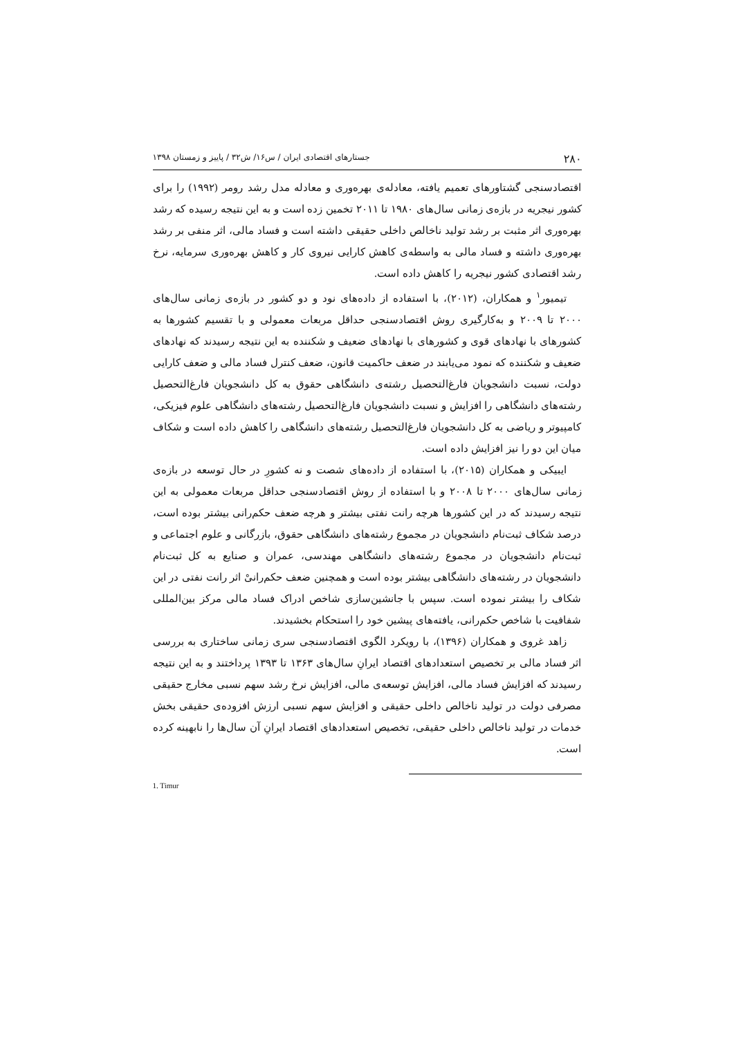۲۸۰ جستارهای اقتصادی ایران / س۱۶/ ش۳۲ / پاییز و زمستان ۱۳۹۸
اقتصادسنجی گشتاورهای تعمیم یافته، معادله‌ی بهره‌وری و معادله مدل رشد رومر (۱۹۹۲) را برای کشور نیجریه در بازه‌ی زمانی سال‌های ۱۹۸۰ تا ۲۰۱۱ تخمین زده است و به این نتیجه رسیده که رشد بهره‌وری اثر مثبت بر رشد تولید ناخالص داخلی حقیقی داشته است و فساد مالی، اثر منفی بر رشد بهره‌وری داشته و فساد مالی به واسطه‌ی کاهش کارایی نیروی کار و کاهش بهره‌وری سرمایه، نرخ رشد اقتصادی کشور نیجریه را کاهش داده است.
تیمیور<sup>۱</sup> و همکاران، (۲۰۱۲)، با استفاده از داده‌های نود و دو کشور در بازه‌ی زمانی سال‌های ۲۰۰۰ تا ۲۰۰۹ و به‌کارگیری روش اقتصادسنجی حداقل مربعات معمولی و با تقسیم کشورها به کشورهای با نهادهای قوی و کشورهای با نهادهای ضعیف و شکننده به این نتیجه رسیدند که نهادهای ضعیف و شکننده که نمود می‌یابند در ضعف حاکمیت قانون، ضعف کنترل فساد مالی و ضعف کارایی دولت، نسبت دانشجویان فارغ‌التحصیل رشته‌ی دانشگاهی حقوق به کل دانشجویان فارغ‌التحصیل رشته‌های دانشگاهی را افزایش و نسبت دانشجویان فارغ‌التحصیل رشته‌های دانشگاهی علوم فیزیکی، کامپیوتر و ریاضی به کل دانشجویان فارغ‌التحصیل رشته‌های دانشگاهی را کاهش داده است و شکاف میان این دو را نیز افزایش داده است.
ایبیکی و همکاران (۲۰۱۵)، با استفاده از داده‌های شصت و نه کشورِ در حال توسعه در بازه‌ی زمانی سال‌های ۲۰۰۰ تا ۲۰۰۸ و با استفاده از روش اقتصادسنجی حداقل مربعات معمولی به این نتیجه رسیدند که در این کشورها هرچه رانت نفتی بیشتر و هرچه ضعف حکم‌رانی بیشتر بوده است، درصد شکاف ثبت‌نام دانشجویان در مجموع رشته‌های دانشگاهی حقوق، بازرگانی و علوم اجتماعی و ثبت‌نام دانشجویان در مجموع رشته‌های دانشگاهی مهندسی، عمران و صنایع به کل ثبت‌نام دانشجویان در رشته‌های دانشگاهی بیشتر بوده است و همچنین ضعف حکم‌رانیْ اثر رانت نفتی در این شکاف را بیشتر نموده است. سپس با جانشین‌سازی شاخص ادراک فساد مالی مرکز بین‌المللی شفافیت با شاخص حکم‌رانی، یافته‌های پیشین خود را استحکام بخشیدند.
زاهد غروی و همکاران (۱۳۹۶)، با رویکرد الگوی اقتصادسنجی سری زمانی ساختاری به بررسی اثر فساد مالی بر تخصیص استعدادهای اقتصاد ایرانِ سال‌های ۱۳۶۳ تا ۱۳۹۳ پرداختند و به این نتیجه رسیدند که افزایش فساد مالی، افزایش توسعه‌ی مالی، افزایش نرخ رشد سهم نسبی مخارج حقیقی مصرفی دولت در تولید ناخالص داخلی حقیقی و افزایش سهم نسبی ارزش افزوده‌ی حقیقی بخش خدمات در تولید ناخالص داخلی حقیقی، تخصیص استعدادهای اقتصاد ایرانِ آن سال‌ها را نابهینه کرده است.
1. Timur